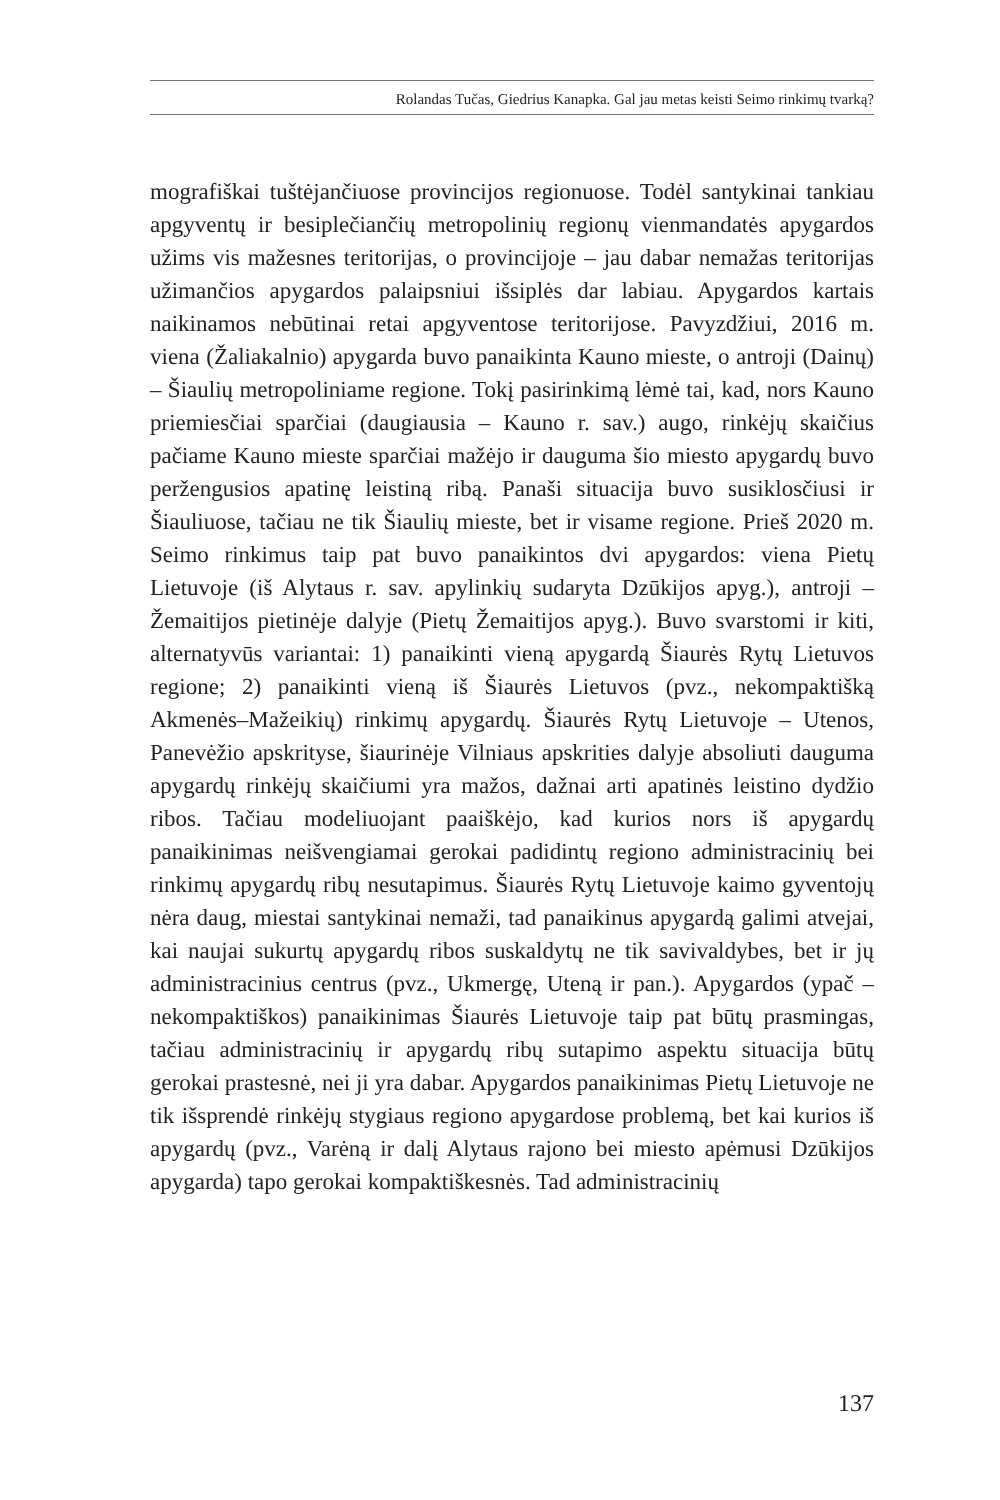Rolandas Tučas, Giedrius Kanapka. Gal jau metas keisti Seimo rinkimų tvarką?
mografiškai tuštėjančiuose provincijos regionuose. Todėl santykinai tankiau apgyventų ir besiplečiančių metropolinių regionų vienmandatės apygardos užims vis mažesnes teritorijas, o provincijoje – jau dabar nemažas teritorijas užimančios apygardos palaipsniui išsiplės dar labiau. Apygardos kartais naikinamos nebūtinai retai apgyventose teritorijose. Pavyzdžiui, 2016 m. viena (Žaliakalnio) apygarda buvo panaikinta Kauno mieste, o antroji (Dainų) – Šiaulių metropoliniame regione. Tokį pasirinkimą lėmė tai, kad, nors Kauno priemiesčiai sparčiai (daugiausia – Kauno r. sav.) augo, rinkėjų skaičius pačiame Kauno mieste sparčiai mažėjo ir dauguma šio miesto apygardų buvo peržengusios apatinę leistiną ribą. Panaši situacija buvo susiklosčiusi ir Šiauliuose, tačiau ne tik Šiaulių mieste, bet ir visame regione. Prieš 2020 m. Seimo rinkimus taip pat buvo panaikintos dvi apygardos: viena Pietų Lietuvoje (iš Alytaus r. sav. apylinkių sudaryta Dzūkijos apyg.), antroji – Žemaitijos pietinėje dalyje (Pietų Žemaitijos apyg.). Buvo svarstomi ir kiti, alternatyvūs variantai: 1) panaikinti vieną apygardą Šiaurės Rytų Lietuvos regione; 2) panaikinti vieną iš Šiaurės Lietuvos (pvz., nekompaktišką Akmenės–Mažeikių) rinkimų apygardų. Šiaurės Rytų Lietuvoje – Utenos, Panevėžio apskrityse, šiaurinėje Vilniaus apskrities dalyje absoliuti dauguma apygardų rinkėjų skaičiumi yra mažos, dažnai arti apatinės leistino dydžio ribos. Tačiau modeliuojant paaiškėjo, kad kurios nors iš apygardų panaikinimas neišvengiamai gerokai padidintų regiono administracinių bei rinkimų apygardų ribų nesutapimus. Šiaurės Rytų Lietuvoje kaimo gyventojų nėra daug, miestai santykinai nemaži, tad panaikinus apygardą galimi atvejai, kai naujai sukurtų apygardų ribos suskaldytų ne tik savivaldybes, bet ir jų administracinius centrus (pvz., Ukmergę, Uteną ir pan.). Apygardos (ypač – nekompaktiškos) panaikinimas Šiaurės Lietuvoje taip pat būtų prasmingas, tačiau administracinių ir apygardų ribų sutapimo aspektu situacija būtų gerokai prastesnė, nei ji yra dabar. Apygardos panaikinimas Pietų Lietuvoje ne tik išsprendė rinkėjų stygiaus regiono apygardose problemą, bet kai kurios iš apygardų (pvz., Varėną ir dalį Alytaus rajono bei miesto apėmusi Dzūkijos apygarda) tapo gerokai kompaktiškesnės. Tad administracinių
137